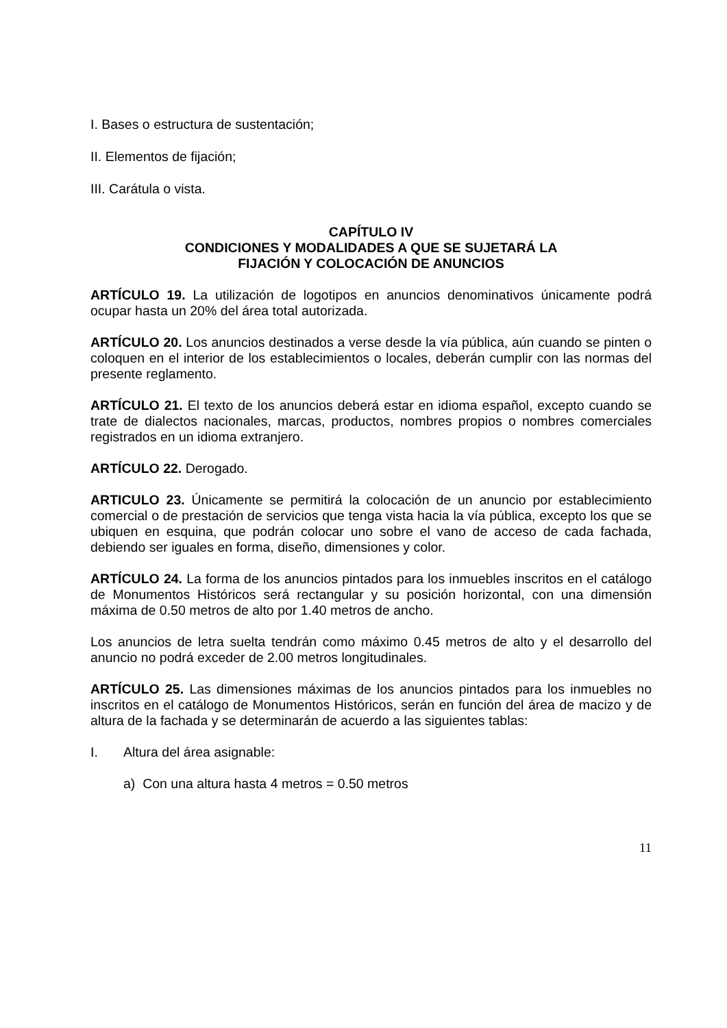I. Bases o estructura de sustentación;
II. Elementos de fijación;
III. Carátula o vista.
CAPÍTULO IV
CONDICIONES Y MODALIDADES A QUE SE SUJETARÁ LA
FIJACIÓN Y COLOCACIÓN DE ANUNCIOS
ARTÍCULO 19. La utilización de logotipos en anuncios denominativos únicamente podrá ocupar hasta un 20% del área total autorizada.
ARTÍCULO 20. Los anuncios destinados a verse desde la vía pública, aún cuando se pinten o coloquen en el interior de los establecimientos o locales, deberán cumplir con las normas del presente reglamento.
ARTÍCULO 21. El texto de los anuncios deberá estar en idioma español, excepto cuando se trate de dialectos nacionales, marcas, productos, nombres propios o nombres comerciales registrados en un idioma extranjero.
ARTÍCULO 22. Derogado.
ARTICULO 23. Únicamente se permitirá la colocación de un anuncio por establecimiento comercial o de prestación de servicios que tenga vista hacia la vía pública, excepto los que se ubiquen en esquina, que podrán colocar uno sobre el vano de acceso de cada fachada, debiendo ser iguales en forma, diseño, dimensiones y color.
ARTÍCULO 24. La forma de los anuncios pintados para los inmuebles inscritos en el catálogo de Monumentos Históricos será rectangular y su posición horizontal, con una dimensión máxima de 0.50 metros de alto por 1.40 metros de ancho.
Los anuncios de letra suelta tendrán como máximo 0.45 metros de alto y el desarrollo del anuncio no podrá exceder de 2.00 metros longitudinales.
ARTÍCULO 25. Las dimensiones máximas de los anuncios pintados para los inmuebles no inscritos en el catálogo de Monumentos Históricos, serán en función del área de macizo y de altura de la fachada y se determinarán de acuerdo a las siguientes tablas:
I. Altura del área asignable:
a) Con una altura hasta 4 metros = 0.50 metros
11